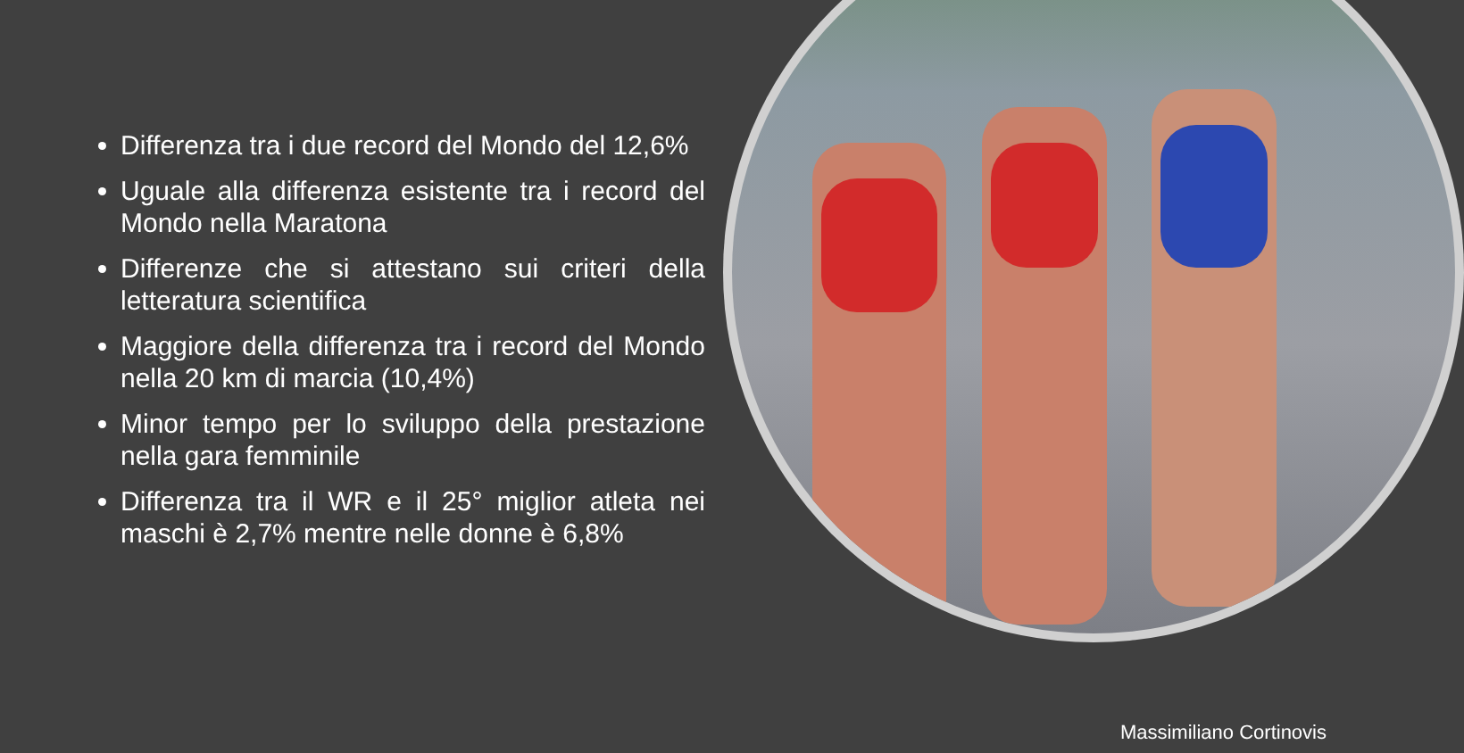Differenza tra i due record del Mondo del 12,6%
Uguale alla differenza esistente tra i record del Mondo nella Maratona
Differenze che si attestano sui criteri della letteratura scientifica
Maggiore della differenza tra i record del Mondo nella 20 km di marcia (10,4%)
Minor tempo per lo sviluppo della prestazione nella gara femminile
Differenza tra il WR e il 25° miglior atleta nei maschi è 2,7% mentre nelle donne è 6,8%
Massimiliano Cortinovis